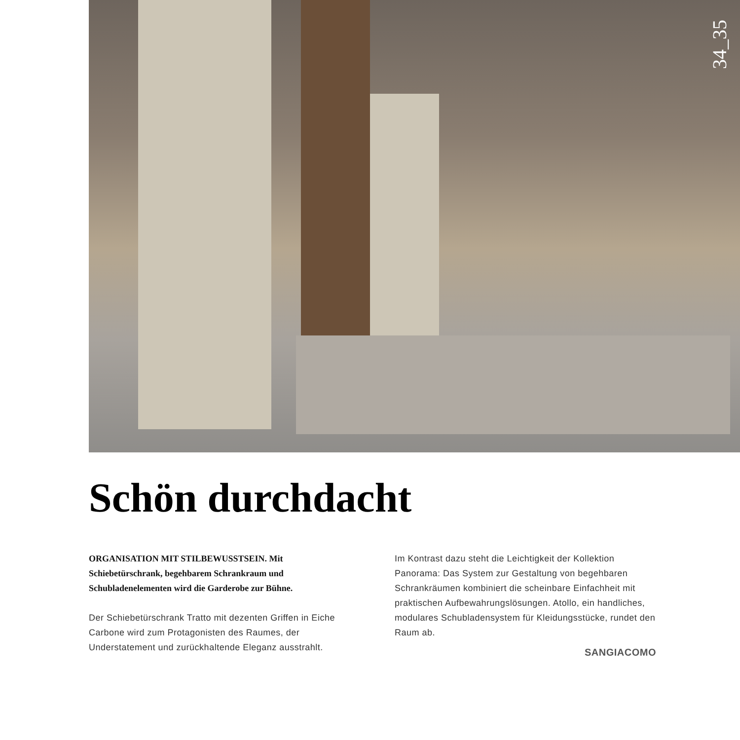34_35
Schön durchdacht
ORGANISATION MIT STILBEWUSSTSEIN. Mit Schiebetürschrank, begehbarem Schrankraum und Schubladenelementen wird die Garderobe zur Bühne.
Der Schiebetürschrank Tratto mit dezenten Griffen in Eiche Carbone wird zum Protagonisten des Raumes, der Understatement und zurückhaltende Eleganz ausstrahlt.
Im Kontrast dazu steht die Leichtigkeit der Kollektion Panorama: Das System zur Gestaltung von begehbaren Schrankräumen kombiniert die scheinbare Einfachheit mit praktischen Aufbewahrungslösungen. Atollo, ein handliches, modulares Schubladensystem für Kleidungsstücke, rundet den Raum ab.
SANGIACOMO